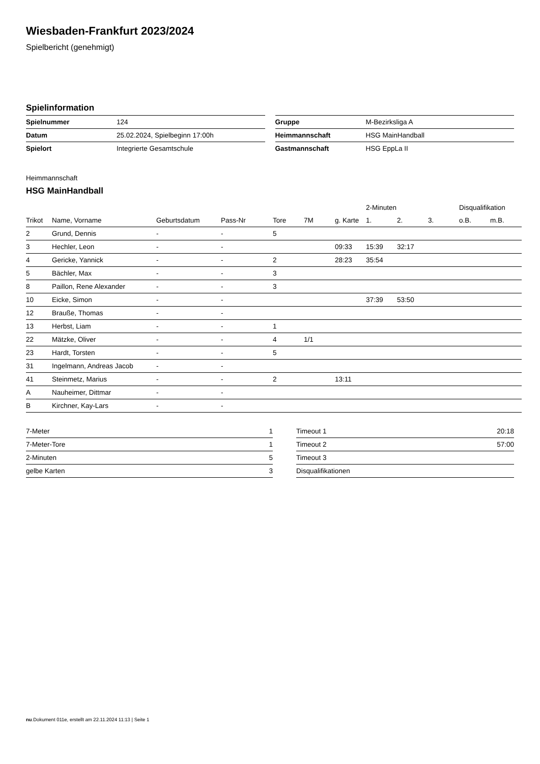Wiesbaden-Frankfurt 2023/2024
Spielbericht (genehmigt)
Spielinformation
| Spielnummer | 124 |
| Datum | 25.02.2024, Spielbeginn 17:00h |
| Spielort | Integrierte Gesamtschule |
| Gruppe | M-Bezirksliga A |
| Heimmannschaft | HSG MainHandball |
| Gastmannschaft | HSG EppLa II |
Heimmannschaft
HSG MainHandball
| | | | | | | | 2-Minuten | | | Disqualifikation | |
| --- | --- | --- | --- | --- | --- | --- | --- | --- | --- | --- | --- |
| Trikot | Name, Vorname | Geburtsdatum | Pass-Nr | Tore | 7M | g. Karte | 1. | 2. | 3. | o.B. | m.B. |
| 2 | Grund, Dennis | - | - | 5 | | | | | | | |
| 3 | Hechler, Leon | - | - | | | 09:33 | 15:39 | 32:17 | | | |
| 4 | Gericke, Yannick | - | - | 2 | | 28:23 | 35:54 | | | | |
| 5 | Bächler, Max | - | - | 3 | | | | | | | |
| 8 | Paillon, Rene Alexander | - | - | 3 | | | | | | | |
| 10 | Eicke, Simon | - | - | | | | 37:39 | 53:50 | | | |
| 12 | Braußе, Thomas | - | - | | | | | | | | |
| 13 | Herbst, Liam | - | - | 1 | | | | | | | |
| 22 | Mätzke, Oliver | - | - | 4 | 1/1 | | | | | | |
| 23 | Hardt, Torsten | - | - | 5 | | | | | | | |
| 31 | Ingelmann, Andreas Jacob | - | - | | | | | | | | |
| 41 | Steinmetz, Marius | - | - | 2 | | 13:11 | | | | | |
| A | Nauheimer, Dittmar | - | - | | | | | | | | |
| B | Kirchner, Kay-Lars | - | - | | | | | | | | |
| 7-Meter | 1 |
| 7-Meter-Tore | 1 |
| 2-Minuten | 5 |
| gelbe Karten | 3 |
| Timeout 1 | 20:18 |
| Timeout 2 | 57:00 |
| Timeout 3 | |
| Disqualifikationen | |
nu.Dokument 011e, erstellt am 22.11.2024 11:13 | Seite 1